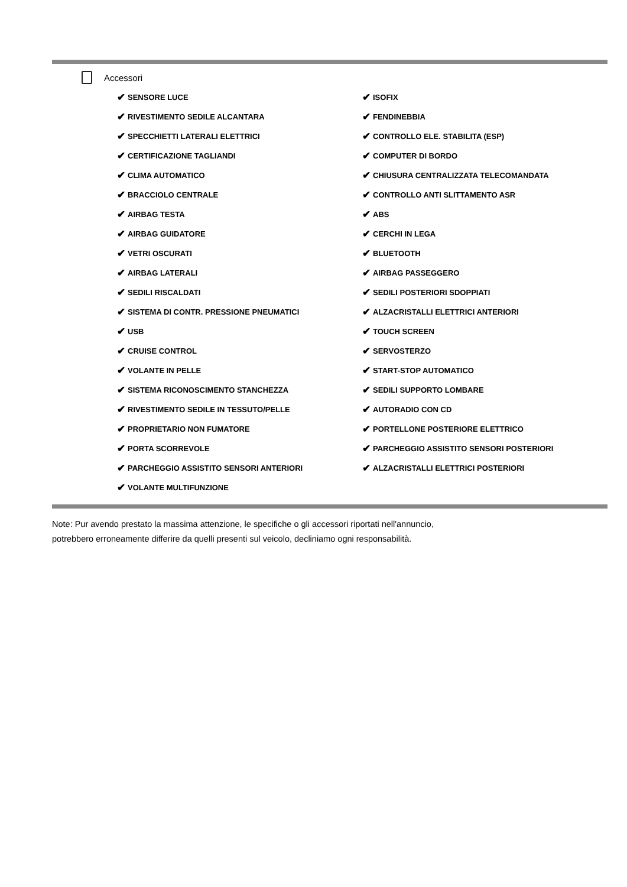Accessori
✔ SENSORE LUCE
✔ RIVESTIMENTO SEDILE ALCANTARA
✔ SPECCHIETTI LATERALI ELETTRICI
✔ CERTIFICAZIONE TAGLIANDI
✔ CLIMA AUTOMATICO
✔ BRACCIOLO CENTRALE
✔ AIRBAG TESTA
✔ AIRBAG GUIDATORE
✔ VETRI OSCURATI
✔ AIRBAG LATERALI
✔ SEDILI RISCALDATI
✔ SISTEMA DI CONTR. PRESSIONE PNEUMATICI
✔ USB
✔ CRUISE CONTROL
✔ VOLANTE IN PELLE
✔ SISTEMA RICONOSCIMENTO STANCHEZZA
✔ RIVESTIMENTO SEDILE IN TESSUTO/PELLE
✔ PROPRIETARIO NON FUMATORE
✔ PORTA SCORREVOLE
✔ PARCHEGGIO ASSISTITO SENSORI ANTERIORI
✔ VOLANTE MULTIFUNZIONE
✔ ISOFIX
✔ FENDINEBBIA
✔ CONTROLLO ELE. STABILITA (ESP)
✔ COMPUTER DI BORDO
✔ CHIUSURA CENTRALIZZATA TELECOMANDATA
✔ CONTROLLO ANTI SLITTAMENTO ASR
✔ ABS
✔ CERCHI IN LEGA
✔ BLUETOOTH
✔ AIRBAG PASSEGGERO
✔ SEDILI POSTERIORI SDOPPIATI
✔ ALZACRISTALLI ELETTRICI ANTERIORI
✔ TOUCH SCREEN
✔ SERVOSTERZO
✔ START-STOP AUTOMATICO
✔ SEDILI SUPPORTO LOMBARE
✔ AUTORADIO CON CD
✔ PORTELLONE POSTERIORE ELETTRICO
✔ PARCHEGGIO ASSISTITO SENSORI POSTERIORI
✔ ALZACRISTALLI ELETTRICI POSTERIORI
Note: Pur avendo prestato la massima attenzione, le specifiche o gli accessori riportati nell'annuncio,
potrebbero erroneamente differire da quelli presenti sul veicolo, decliniamo ogni responsabilità.